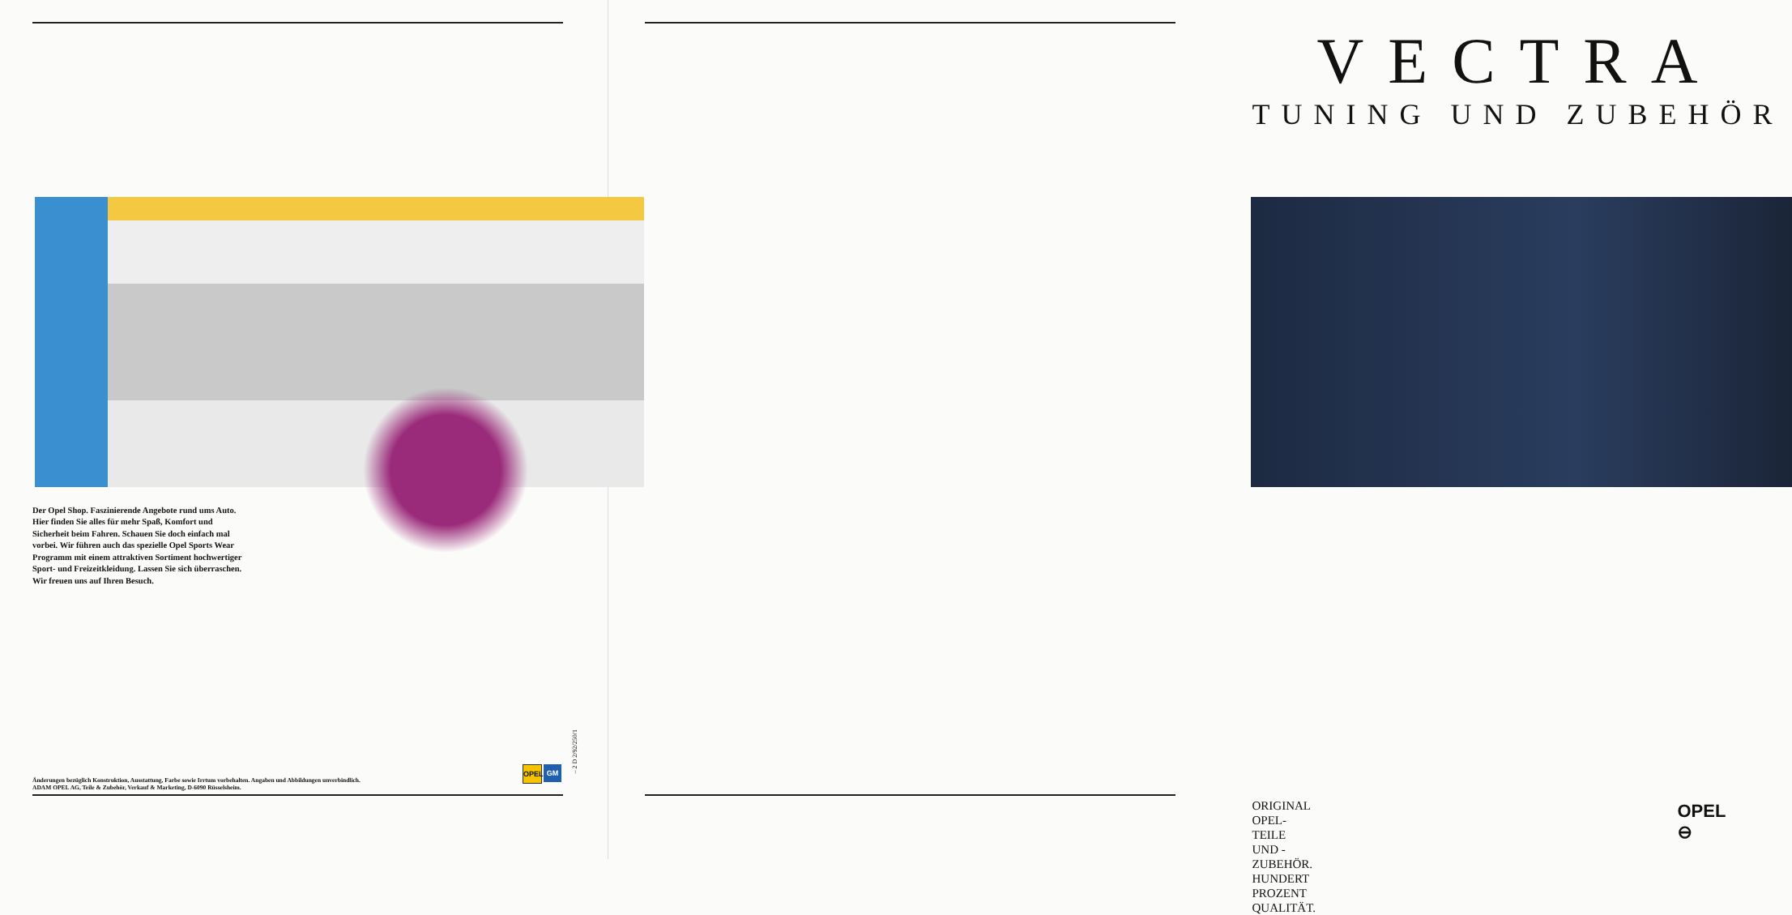Der Opel Shop. Faszinierende Angebote rund ums Auto. Hier finden Sie alles für mehr Spaß, Komfort und Sicherheit beim Fahren. Schauen Sie doch einfach mal vorbei. Wir führen auch das spezielle Opel Sports Wear Programm mit einem attraktiven Sortiment hochwertiger Sport- und Freizeitkleidung. Lassen Sie sich überraschen. Wir freuen uns auf Ihren Besuch.
– 2 D 2/92/250/1
OPEL GM
Änderungen bezüglich Konstruktion, Ausstattung, Farbe sowie Irrtum vorbehalten. Angaben und Abbildungen unverbindlich.
ADAM OPEL AG, Teile & Zubehör, Verkauf & Marketing, D-6090 Rüsselsheim.
VECTRA
TUNING UND ZUBEHÖR
ORIGINAL OPEL-TEILE
UND -ZUBEHÖR.
HUNDERT PROZENT QUALITÄT.
OPEL ⊖